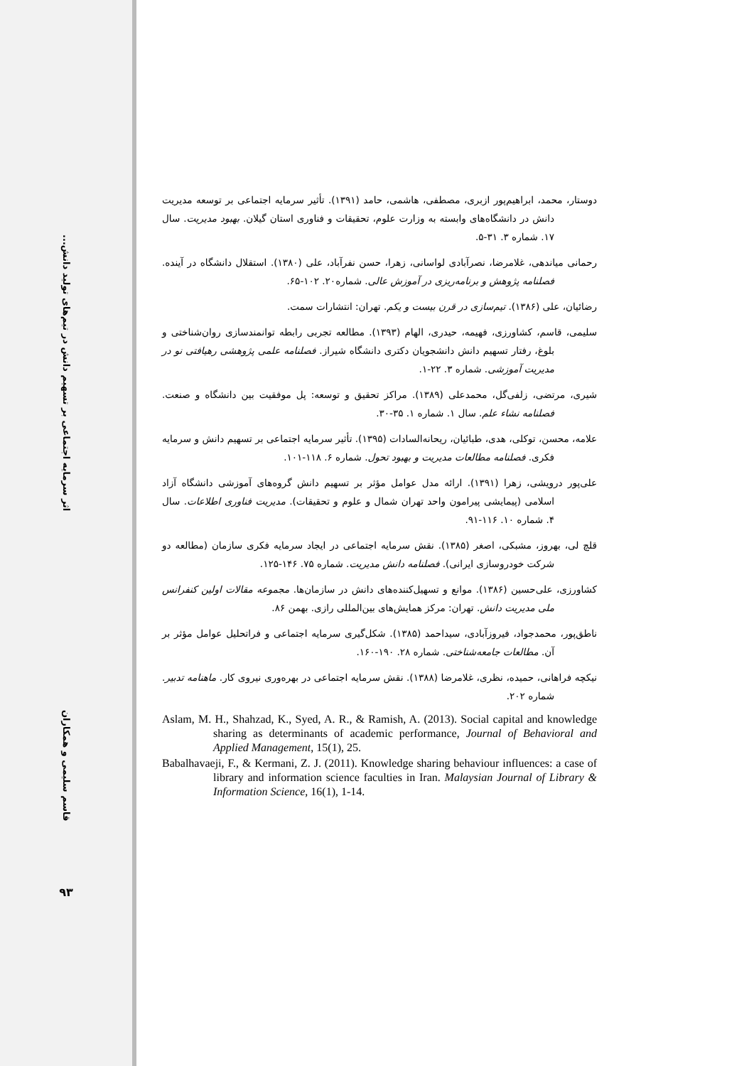اثر سرمایه اجتماعی بر تسهیم دانش در تیم‌های تولید دانش...
قاسم سلیمی و همکاران
۹۳
دوستار، محمد، ابراهیم‌پور ازبری، مصطفی، هاشمی، حامد (۱۳۹۱). تأثیر سرمایه اجتماعی بر توسعه مدیریت دانش در دانشگاه‌های وابسته به وزارت علوم، تحقیقات و فناوری استان گیلان. بهبود مدیریت. سال ۱۷. شماره ۳. ۳۱-۵.
رحمانی میاندهی، غلامرضا، نصرآبادی لواسانی، زهرا، حسن نفرآباد، علی (۱۳۸۰). استقلال دانشگاه در آینده. فصلنامه پژوهش و برنامه‌ریزی در آموزش عالی. شماره۲۰. ۱۰۲-۶۵.
رضائیان، علی (۱۳۸۶). تیم‌سازی در قرن بیست و یکم. تهران: انتشارات سمت.
سلیمی، قاسم، کشاورزی، فهیمه، حیدری، الهام (۱۳۹۳). مطالعه تجربی رابطه توانمندسازی روان‌شناختی و بلوغ، رفتار تسهیم دانش دانشجویان دکتری دانشگاه شیراز. فصلنامه علمی پژوهشی رهیافتی نو در مدیریت آموزشی. شماره ۳. ۲۲-۱.
شیری، مرتضی، زلفی‌گل، محمدعلی (۱۳۸۹). مراکز تحقیق و توسعه: پل موفقیت بین دانشگاه و صنعت. فصلنامه نشاء علم. سال ۱. شماره ۱. ۳۵-۳۰.
علامه، محسن، توکلی، هدی، طبائیان، ریحانه‌السادات (۱۳۹۵). تأثیر سرمایه اجتماعی بر تسهیم دانش و سرمایه فکری. فصلنامه مطالعات مدیریت و بهبود تحول. شماره ۶. ۱۱۸-۱۰۱.
علی‌پور درویشی، زهرا (۱۳۹۱). ارائه مدل عوامل مؤثر بر تسهیم دانش گروه‌های آموزشی دانشگاه آزاد اسلامی (پیمایشی پیرامون واحد تهران شمال و علوم و تحقیقات). مدیریت فناوری اطلاعات. سال ۴. شماره ۱۰. ۱۱۶-۹۱.
قلچ لی، بهروز، مشبکی، اصغر (۱۳۸۵). نقش سرمایه اجتماعی در ایجاد سرمایه فکری سازمان (مطالعه دو شرکت خودروسازی ایرانی). فصلنامه دانش مدیریت. شماره ۷۵. ۱۴۶-۱۲۵.
کشاورزی، علی‌حسین (۱۳۸۶). موانع و تسهیل‌کننده‌های دانش در سازمان‌ها. مجموعه مقالات اولین کنفرانس ملی مدیریت دانش. تهران: مرکز همایش‌های بین‌المللی رازی. بهمن ۸۶.
ناطق‌پور، محمدجواد، فیروزآبادی، سیداحمد (۱۳۸۵). شکل‌گیری سرمایه اجتماعی و فراتحلیل عوامل مؤثر بر آن. مطالعات جامعه‌شناختی. شماره ۲۸. ۱۹۰-۱۶۰.
نیکچه فراهانی، حمیده، نظری، غلامرضا (۱۳۸۸). نقش سرمایه اجتماعی در بهره‌وری نیروی کار. ماهنامه تدبیر. شماره ۲۰۲.
Aslam, M. H., Shahzad, K., Syed, A. R., & Ramish, A. (2013). Social capital and knowledge sharing as determinants of academic performance, Journal of Behavioral and Applied Management, 15(1), 25.
Babalhavaeji, F., & Kermani, Z. J. (2011). Knowledge sharing behaviour influences: a case of library and information science faculties in Iran. Malaysian Journal of Library & Information Science, 16(1), 1-14.